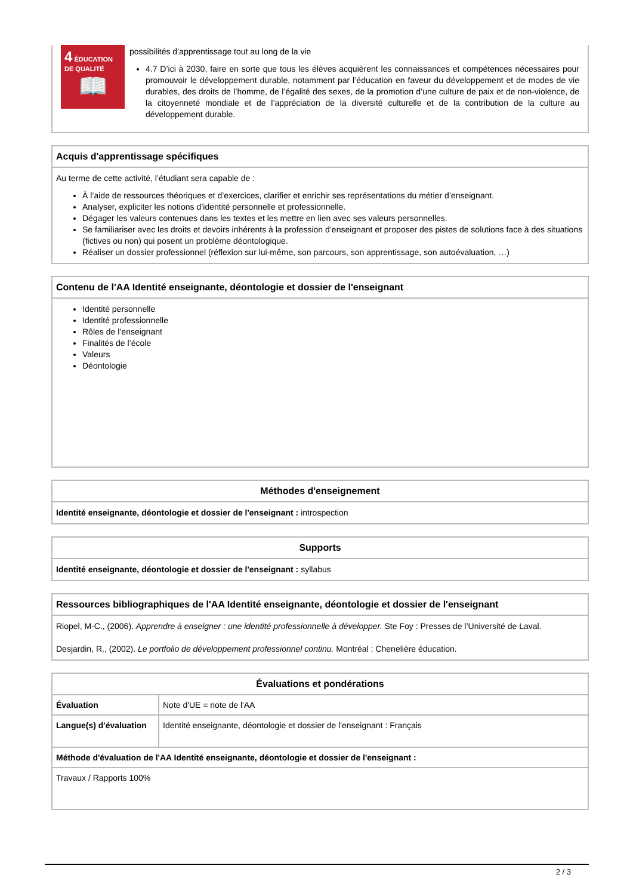4 ÉDUCATION DE QUALITÉ
📖
possibilités d’apprentissage tout au long de la vie
4.7 D’ici à 2030, faire en sorte que tous les élèves acquièrent les connaissances et compétences nécessaires pour promouvoir le développement durable, notamment par l’éducation en faveur du développement et de modes de vie durables, des droits de l’homme, de l’égalité des sexes, de la promotion d’une culture de paix et de non-violence, de la citoyenneté mondiale et de l’appréciation de la diversité culturelle et de la contribution de la culture au développement durable.
Acquis d'apprentissage spécifiques
Au terme de cette activité, l’étudiant sera capable de :
À l’aide de ressources théoriques et d’exercices, clarifier et enrichir ses représentations du métier d’enseignant.
Analyser, expliciter les notions d’identité personnelle et professionnelle.
Dégager les valeurs contenues dans les textes et les mettre en lien avec ses valeurs personnelles.
Se familiariser avec les droits et devoirs inhérents à la profession d’enseignant et proposer des pistes de solutions face à des situations (fictives ou non) qui posent un problème déontologique.
Réaliser un dossier professionnel (réflexion sur lui-même, son parcours, son apprentissage, son autoévaluation, …)
Contenu de l'AA Identité enseignante, déontologie et dossier de l'enseignant
Identité personnelle
Identité professionnelle
Rôles de l’enseignant
Finalités de l’école
Valeurs
Déontologie
Méthodes d'enseignement
Identité enseignante, déontologie et dossier de l'enseignant : introspection
Supports
Identité enseignante, déontologie et dossier de l'enseignant : syllabus
Ressources bibliographiques de l'AA Identité enseignante, déontologie et dossier de l'enseignant
Riopel, M-C., (2006). Apprendre à enseigner : une identité professionnelle à développer. Ste Foy : Presses de l’Université de Laval.
Desjardin, R., (2002). Le portfolio de développement professionnel continu. Montréal : Chenelière éducation.
| Évaluations et pondérations | |
| Évaluation | Note d'UE = note de l'AA |
| Langue(s) d'évaluation | Identité enseignante, déontologie et dossier de l'enseignant : Français |
| Méthode d'évaluation de l'AA Identité enseignante, déontologie et dossier de l'enseignant : | |
| Travaux / Rapports 100% | |
2 / 3